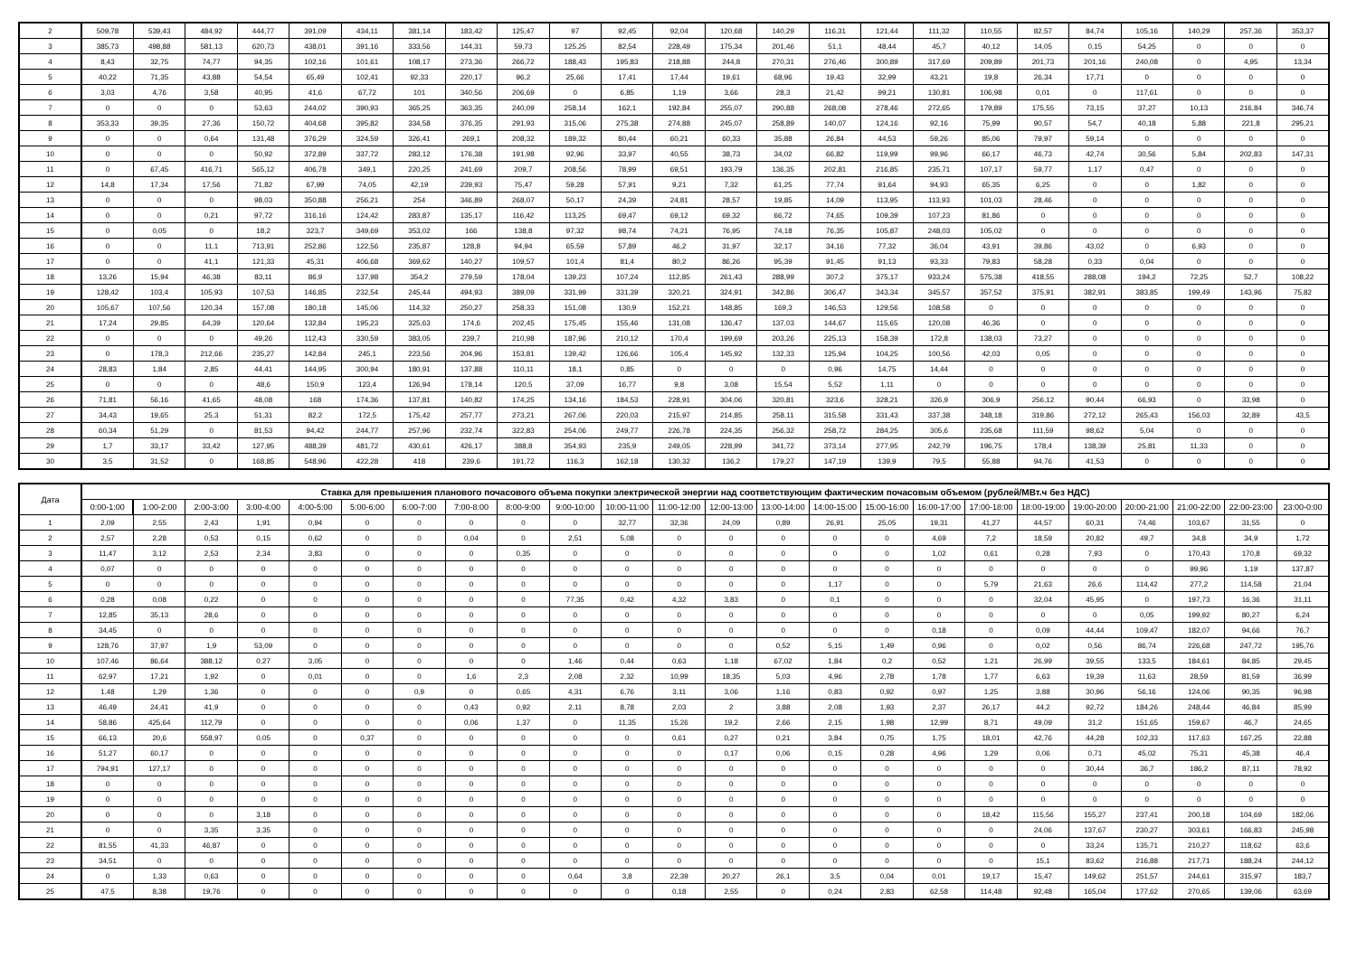| 2 | 509,78 | 539,43 | 484,92 | 444,77 | 391,09 | 434,11 | 381,14 | 183,42 | 125,47 | 97 | 92,45 | 92,04 | 120,68 | 140,29 | 116,31 | 121,44 | 111,32 | 110,55 | 82,57 | 84,74 | 105,16 | 140,29 | 257,36 | 353,37 |
| 3 | 385,73 | 498,88 | 581,13 | 620,73 | 438,01 | 391,16 | 333,56 | 144,31 | 59,73 | 125,25 | 82,54 | 228,49 | 175,34 | 201,46 | 51,1 | 48,44 | 45,7 | 40,12 | 14,05 | 0,15 | 54,25 | 0 | 0 | 0 |
| 4 | 8,43 | 32,75 | 74,77 | 94,35 | 102,16 | 101,61 | 108,17 | 273,36 | 266,72 | 188,43 | 195,83 | 218,88 | 244,8 | 270,31 | 276,46 | 300,89 | 317,69 | 209,89 | 201,73 | 201,16 | 240,08 | 0 | 4,95 | 13,34 |
| 5 | 40,22 | 71,35 | 43,88 | 54,54 | 65,49 | 102,41 | 92,33 | 220,17 | 96,2 | 25,66 | 17,41 | 17,44 | 19,61 | 68,96 | 19,43 | 32,99 | 43,21 | 19,8 | 26,34 | 17,71 | 0 | 0 | 0 | 0 |
| 6 | 3,03 | 4,76 | 3,58 | 40,95 | 41,6 | 67,72 | 101 | 340,56 | 206,69 | 0 | 6,85 | 1,19 | 3,66 | 28,3 | 21,42 | 99,21 | 130,81 | 106,98 | 0,01 | 0 | 117,61 | 0 | 0 | 0 |
| 7 | 0 | 0 | 0 | 53,63 | 244,02 | 390,93 | 365,25 | 363,35 | 240,09 | 258,14 | 162,1 | 192,84 | 255,07 | 290,88 | 268,08 | 278,46 | 272,65 | 179,89 | 175,55 | 73,15 | 37,27 | 10,13 | 216,84 | 346,74 |
| 8 | 353,33 | 39,35 | 27,36 | 150,72 | 404,68 | 395,82 | 334,58 | 376,35 | 291,93 | 315,06 | 275,38 | 274,88 | 245,07 | 258,89 | 140,07 | 124,16 | 92,16 | 75,99 | 90,57 | 54,7 | 40,18 | 5,88 | 221,8 | 295,21 |
| 9 | 0 | 0 | 0,64 | 131,48 | 376,29 | 324,59 | 326,41 | 269,1 | 208,32 | 189,32 | 80,44 | 60,21 | 60,33 | 35,88 | 26,84 | 44,53 | 59,26 | 85,06 | 79,97 | 59,14 | 0 | 0 | 0 | 0 |
| 10 | 0 | 0 | 0 | 50,92 | 372,89 | 337,72 | 283,12 | 176,38 | 191,98 | 92,96 | 33,97 | 40,55 | 38,73 | 34,02 | 66,82 | 119,99 | 99,96 | 66,17 | 46,73 | 42,74 | 30,56 | 5,84 | 202,83 | 147,31 |
| 11 | 0 | 67,45 | 416,71 | 565,12 | 406,78 | 349,1 | 220,25 | 241,69 | 209,7 | 208,56 | 78,99 | 69,51 | 193,79 | 136,35 | 202,81 | 216,85 | 235,71 | 107,17 | 59,77 | 1,17 | 0,47 | 0 | 0 | 0 |
| 12 | 14,8 | 17,34 | 17,56 | 71,82 | 67,99 | 74,05 | 42,19 | 239,93 | 75,47 | 59,28 | 57,91 | 9,21 | 7,32 | 61,25 | 77,74 | 91,64 | 94,93 | 65,35 | 6,25 | 0 | 0 | 1,82 | 0 | 0 |
| 13 | 0 | 0 | 0 | 98,03 | 350,88 | 256,21 | 254 | 346,89 | 268,07 | 50,17 | 24,39 | 24,81 | 28,57 | 19,85 | 14,09 | 113,95 | 113,93 | 101,03 | 28,46 | 0 | 0 | 0 | 0 | 0 |
| 14 | 0 | 0 | 0,21 | 97,72 | 316,16 | 124,42 | 283,87 | 135,17 | 116,42 | 113,25 | 69,47 | 69,12 | 69,32 | 66,72 | 74,65 | 109,39 | 107,23 | 81,86 | 0 | 0 | 0 | 0 | 0 | 0 |
| 15 | 0 | 0,05 | 0 | 18,2 | 323,7 | 349,69 | 353,02 | 166 | 138,8 | 97,32 | 98,74 | 74,21 | 76,95 | 74,18 | 76,35 | 105,87 | 248,03 | 105,02 | 0 | 0 | 0 | 0 | 0 | 0 |
| 16 | 0 | 0 | 11,1 | 713,91 | 252,86 | 122,56 | 235,87 | 128,8 | 94,94 | 65,59 | 57,89 | 46,2 | 31,97 | 32,17 | 34,16 | 77,32 | 36,04 | 43,91 | 39,86 | 43,02 | 0 | 6,93 | 0 | 0 |
| 17 | 0 | 0 | 41,1 | 121,33 | 45,31 | 406,68 | 369,62 | 140,27 | 109,57 | 101,4 | 81,4 | 80,2 | 86,26 | 95,39 | 91,45 | 91,13 | 93,33 | 79,83 | 58,28 | 0,33 | 0,04 | 0 | 0 | 0 |
| 18 | 13,26 | 15,94 | 46,38 | 83,11 | 86,9 | 137,98 | 354,2 | 279,59 | 178,04 | 139,23 | 107,24 | 112,85 | 261,43 | 288,99 | 307,2 | 375,17 | 933,24 | 575,38 | 418,55 | 288,08 | 194,2 | 72,25 | 52,7 | 108,22 |
| 19 | 128,42 | 103,4 | 105,93 | 107,53 | 146,85 | 232,54 | 245,44 | 494,93 | 389,09 | 331,99 | 331,39 | 320,21 | 324,91 | 342,86 | 306,47 | 343,34 | 345,57 | 357,52 | 375,91 | 382,91 | 383,85 | 199,49 | 143,96 | 75,82 |
| 20 | 105,67 | 107,56 | 120,34 | 157,08 | 180,18 | 145,06 | 114,32 | 250,27 | 258,33 | 151,08 | 130,9 | 152,21 | 148,85 | 169,3 | 146,53 | 129,56 | 108,58 | 0 | 0 | 0 | 0 | 0 | 0 | 0 |
| 21 | 17,24 | 29,85 | 64,39 | 120,64 | 132,84 | 195,23 | 325,63 | 174,6 | 202,45 | 175,45 | 155,46 | 131,08 | 136,47 | 137,03 | 144,67 | 115,65 | 120,08 | 46,36 | 0 | 0 | 0 | 0 | 0 | 0 |
| 22 | 0 | 0 | 0 | 49,26 | 112,43 | 330,59 | 383,05 | 239,7 | 210,98 | 187,96 | 210,12 | 170,4 | 199,69 | 203,26 | 225,13 | 158,39 | 172,8 | 138,03 | 73,27 | 0 | 0 | 0 | 0 | 0 |
| 23 | 0 | 178,3 | 212,66 | 235,27 | 142,84 | 245,1 | 223,56 | 204,96 | 153,81 | 139,42 | 126,66 | 105,4 | 145,92 | 132,33 | 125,94 | 104,25 | 100,56 | 42,03 | 0,05 | 0 | 0 | 0 | 0 | 0 |
| 24 | 28,83 | 1,84 | 2,85 | 44,41 | 144,95 | 300,94 | 180,91 | 137,88 | 110,11 | 18,1 | 0,85 | 0 | 0 | 0 | 0,96 | 14,75 | 14,44 | 0 | 0 | 0 | 0 | 0 | 0 | 0 |
| 25 | 0 | 0 | 0 | 48,6 | 150,9 | 123,4 | 126,94 | 178,14 | 120,5 | 37,09 | 16,77 | 9,8 | 3,08 | 15,54 | 5,52 | 1,11 | 0 | 0 | 0 | 0 | 0 | 0 | 0 | 0 |
| 26 | 71,81 | 56,16 | 41,65 | 48,08 | 168 | 174,36 | 137,81 | 140,82 | 174,25 | 134,16 | 184,53 | 228,91 | 304,06 | 320,81 | 323,6 | 328,21 | 326,9 | 306,9 | 256,12 | 90,44 | 66,93 | 0 | 33,98 | 0 |
| 27 | 34,43 | 19,65 | 25,3 | 51,31 | 82,2 | 172,5 | 175,42 | 257,77 | 273,21 | 267,06 | 220,03 | 215,97 | 214,85 | 258,11 | 315,58 | 331,43 | 337,38 | 348,18 | 319,86 | 272,12 | 265,43 | 156,03 | 32,89 | 43,5 |
| 28 | 60,34 | 51,29 | 0 | 81,53 | 94,42 | 244,77 | 257,96 | 232,74 | 322,83 | 254,06 | 249,77 | 226,78 | 224,35 | 256,32 | 258,72 | 284,25 | 305,6 | 235,68 | 111,59 | 98,62 | 5,04 | 0 | 0 | 0 |
| 29 | 1,7 | 33,17 | 33,42 | 127,95 | 488,39 | 481,72 | 430,61 | 426,17 | 388,8 | 354,93 | 235,9 | 249,05 | 228,99 | 341,72 | 373,14 | 277,95 | 242,79 | 196,75 | 178,4 | 138,39 | 25,81 | 11,33 | 0 | 0 |
| 30 | 3,5 | 31,52 | 0 | 168,85 | 548,96 | 422,28 | 418 | 239,6 | 191,72 | 116,3 | 162,18 | 130,32 | 136,2 | 179,27 | 147,19 | 139,9 | 79,5 | 55,88 | 94,76 | 41,53 | 0 | 0 | 0 | 0 |
| Дата | Ставка для превышения планового почасового объема покупки электрической энергии над соответствующим фактическим почасовым объемом (рублей/МВт.ч без НДС) | | | | | | | | | | | | | | | | | | | | | | | |
| --- | --- | --- | --- | --- | --- | --- | --- | --- | --- | --- | --- | --- | --- | --- | --- | --- | --- | --- | --- | --- | --- | --- | --- | --- |
| | 0:00-1:00 | 1:00-2:00 | 2:00-3:00 | 3:00-4:00 | 4:00-5:00 | 5:00-6:00 | 6:00-7:00 | 7:00-8:00 | 8:00-9:00 | 9:00-10:00 | 10:00-11:00 | 11:00-12:00 | 12:00-13:00 | 13:00-14:00 | 14:00-15:00 | 15:00-16:00 | 16:00-17:00 | 17:00-18:00 | 18:00-19:00 | 19:00-20:00 | 20:00-21:00 | 21:00-22:00 | 22:00-23:00 | 23:00-0:00 |
| 1 | 2,09 | 2,55 | 2,43 | 1,91 | 0,94 | 0 | 0 | 0 | 0 | 0 | 32,77 | 32,36 | 24,09 | 0,89 | 26,91 | 25,05 | 19,31 | 41,27 | 44,57 | 60,31 | 74,46 | 103,67 | 31,55 | 0 |
| 2 | 2,57 | 2,28 | 0,53 | 0,15 | 0,62 | 0 | 0 | 0,04 | 0 | 2,51 | 5,08 | 0 | 0 | 0 | 0 | 0 | 4,69 | 7,2 | 18,59 | 20,82 | 49,7 | 34,8 | 34,9 | 1,72 |
| 3 | 11,47 | 3,12 | 2,53 | 2,34 | 3,83 | 0 | 0 | 0 | 0,35 | 0 | 0 | 0 | 0 | 0 | 0 | 0 | 1,02 | 0,61 | 0,28 | 7,93 | 0 | 170,43 | 170,8 | 69,32 |
| 4 | 0,07 | 0 | 0 | 0 | 0 | 0 | 0 | 0 | 0 | 0 | 0 | 0 | 0 | 0 | 0 | 0 | 0 | 0 | 0 | 0 | 0 | 99,96 | 1,19 | 137,87 |
| 5 | 0 | 0 | 0 | 0 | 0 | 0 | 0 | 0 | 0 | 0 | 0 | 0 | 0 | 0 | 1,17 | 0 | 0 | 5,79 | 21,63 | 26,6 | 114,42 | 277,2 | 114,58 | 21,04 |
| 6 | 0,28 | 0,08 | 0,22 | 0 | 0 | 0 | 0 | 0 | 0 | 77,35 | 0,42 | 4,32 | 3,83 | 0 | 0,1 | 0 | 0 | 0 | 32,04 | 45,95 | 0 | 197,73 | 16,36 | 31,11 |
| 7 | 12,85 | 35,13 | 28,6 | 0 | 0 | 0 | 0 | 0 | 0 | 0 | 0 | 0 | 0 | 0 | 0 | 0 | 0 | 0 | 0 | 0 | 0,05 | 199,92 | 80,27 | 6,24 |
| 8 | 34,45 | 0 | 0 | 0 | 0 | 0 | 0 | 0 | 0 | 0 | 0 | 0 | 0 | 0 | 0 | 0 | 0,18 | 0 | 0,09 | 44,44 | 109,47 | 182,07 | 94,66 | 76,7 |
| 9 | 128,76 | 37,97 | 1,9 | 53,09 | 0 | 0 | 0 | 0 | 0 | 0 | 0 | 0 | 0 | 0,52 | 5,15 | 1,49 | 0,96 | 0 | 0,02 | 0,56 | 86,74 | 226,68 | 247,72 | 195,76 |
| 10 | 107,46 | 86,64 | 388,12 | 0,27 | 3,05 | 0 | 0 | 0 | 0 | 1,46 | 0,44 | 0,63 | 1,18 | 67,02 | 1,84 | 0,2 | 0,52 | 1,21 | 26,99 | 39,55 | 133,5 | 184,61 | 84,85 | 29,45 |
| 11 | 62,97 | 17,21 | 1,92 | 0 | 0,01 | 0 | 0 | 1,6 | 2,3 | 2,08 | 2,32 | 10,99 | 18,35 | 5,03 | 4,96 | 2,78 | 1,78 | 1,77 | 6,63 | 19,39 | 11,63 | 28,59 | 81,59 | 36,99 |
| 12 | 1,48 | 1,29 | 1,36 | 0 | 0 | 0 | 0,9 | 0 | 0,65 | 4,31 | 6,76 | 3,11 | 3,06 | 1,16 | 0,83 | 0,92 | 0,97 | 1,25 | 3,88 | 30,96 | 56,16 | 124,06 | 90,35 | 96,98 |
| 13 | 46,49 | 24,41 | 41,9 | 0 | 0 | 0 | 0 | 0,43 | 0,92 | 2,11 | 8,78 | 2,03 | 2 | 3,88 | 2,08 | 1,93 | 2,37 | 26,17 | 44,2 | 92,72 | 184,26 | 248,44 | 46,84 | 85,99 |
| 14 | 58,86 | 425,64 | 112,79 | 0 | 0 | 0 | 0 | 0,06 | 1,37 | 0 | 11,35 | 15,26 | 19,2 | 2,66 | 2,15 | 1,98 | 12,99 | 8,71 | 49,09 | 31,2 | 151,65 | 159,67 | 46,7 | 24,65 |
| 15 | 66,13 | 20,6 | 558,97 | 0,05 | 0 | 0,37 | 0 | 0 | 0 | 0 | 0 | 0,61 | 0,27 | 0,21 | 3,84 | 0,75 | 1,75 | 18,01 | 42,76 | 44,28 | 102,33 | 117,63 | 167,25 | 22,88 |
| 16 | 51,27 | 60,17 | 0 | 0 | 0 | 0 | 0 | 0 | 0 | 0 | 0 | 0 | 0,17 | 0,06 | 0,15 | 0,28 | 4,96 | 1,29 | 0,06 | 0,71 | 45,02 | 75,31 | 45,38 | 46,4 |
| 17 | 794,91 | 127,17 | 0 | 0 | 0 | 0 | 0 | 0 | 0 | 0 | 0 | 0 | 0 | 0 | 0 | 0 | 0 | 0 | 0 | 30,44 | 36,7 | 186,2 | 87,11 | 78,92 |
| 18 | 0 | 0 | 0 | 0 | 0 | 0 | 0 | 0 | 0 | 0 | 0 | 0 | 0 | 0 | 0 | 0 | 0 | 0 | 0 | 0 | 0 | 0 | 0 | 0 |
| 19 | 0 | 0 | 0 | 0 | 0 | 0 | 0 | 0 | 0 | 0 | 0 | 0 | 0 | 0 | 0 | 0 | 0 | 0 | 0 | 0 | 0 | 0 | 0 | 0 |
| 20 | 0 | 0 | 0 | 3,18 | 0 | 0 | 0 | 0 | 0 | 0 | 0 | 0 | 0 | 0 | 0 | 0 | 0 | 18,42 | 115,56 | 155,27 | 237,41 | 200,18 | 104,69 | 182,06 |
| 21 | 0 | 0 | 3,35 | 3,35 | 0 | 0 | 0 | 0 | 0 | 0 | 0 | 0 | 0 | 0 | 0 | 0 | 0 | 0 | 24,06 | 137,67 | 230,27 | 303,61 | 166,83 | 245,98 |
| 22 | 81,55 | 41,33 | 46,87 | 0 | 0 | 0 | 0 | 0 | 0 | 0 | 0 | 0 | 0 | 0 | 0 | 0 | 0 | 0 | 0 | 33,24 | 135,71 | 210,27 | 118,62 | 63,6 |
| 23 | 34,51 | 0 | 0 | 0 | 0 | 0 | 0 | 0 | 0 | 0 | 0 | 0 | 0 | 0 | 0 | 0 | 0 | 0 | 15,1 | 83,62 | 216,88 | 217,71 | 188,24 | 244,12 |
| 24 | 0 | 1,33 | 0,63 | 0 | 0 | 0 | 0 | 0 | 0 | 0,64 | 3,8 | 22,39 | 20,27 | 26,1 | 3,5 | 0,04 | 0,01 | 19,17 | 15,47 | 149,62 | 251,57 | 244,61 | 315,97 | 183,7 |
| 25 | 47,5 | 8,38 | 19,76 | 0 | 0 | 0 | 0 | 0 | 0 | 0 | 0 | 0,18 | 2,55 | 0 | 0,24 | 2,83 | 62,58 | 114,48 | 92,48 | 165,04 | 177,62 | 270,65 | 139,06 | 63,69 |